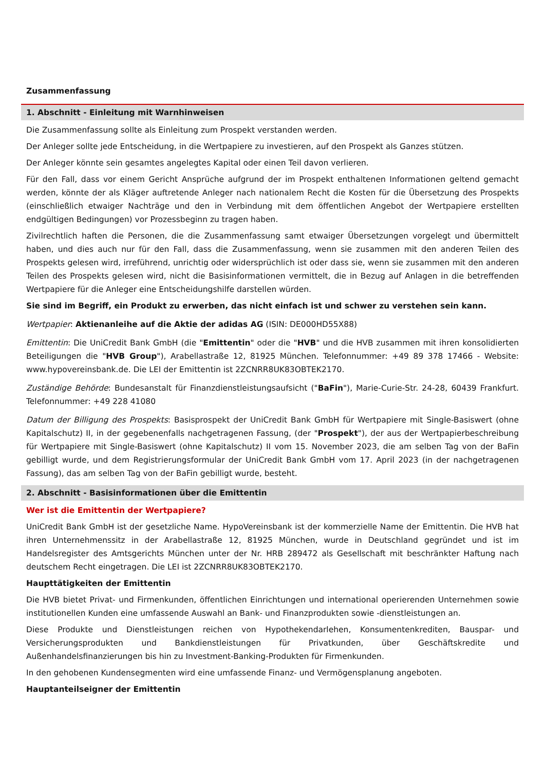Zusammenfassung
1. Abschnitt - Einleitung mit Warnhinweisen
Die Zusammenfassung sollte als Einleitung zum Prospekt verstanden werden.
Der Anleger sollte jede Entscheidung, in die Wertpapiere zu investieren, auf den Prospekt als Ganzes stützen.
Der Anleger könnte sein gesamtes angelegtes Kapital oder einen Teil davon verlieren.
Für den Fall, dass vor einem Gericht Ansprüche aufgrund der im Prospekt enthaltenen Informationen geltend gemacht werden, könnte der als Kläger auftretende Anleger nach nationalem Recht die Kosten für die Übersetzung des Prospekts (einschließlich etwaiger Nachträge und den in Verbindung mit dem öffentlichen Angebot der Wertpapiere erstellten endgültigen Bedingungen) vor Prozessbeginn zu tragen haben.
Zivilrechtlich haften die Personen, die die Zusammenfassung samt etwaiger Übersetzungen vorgelegt und übermittelt haben, und dies auch nur für den Fall, dass die Zusammenfassung, wenn sie zusammen mit den anderen Teilen des Prospekts gelesen wird, irreführend, unrichtig oder widersprüchlich ist oder dass sie, wenn sie zusammen mit den anderen Teilen des Prospekts gelesen wird, nicht die Basisinformationen vermittelt, die in Bezug auf Anlagen in die betreffenden Wertpapiere für die Anleger eine Entscheidungshilfe darstellen würden.
Sie sind im Begriff, ein Produkt zu erwerben, das nicht einfach ist und schwer zu verstehen sein kann.
Wertpapier: Aktienanleihe auf die Aktie der adidas AG (ISIN: DE000HD55X88)
Emittentin: Die UniCredit Bank GmbH (die "Emittentin" oder die "HVB" und die HVB zusammen mit ihren konsolidierten Beteiligungen die "HVB Group"), Arabellastraße 12, 81925 München. Telefonnummer: +49 89 378 17466 - Website: www.hypovereinsbank.de. Die LEI der Emittentin ist 2ZCNRR8UK83OBTEK2170.
Zuständige Behörde: Bundesanstalt für Finanzdienstleistungsaufsicht ("BaFin"), Marie-Curie-Str. 24-28, 60439 Frankfurt. Telefonnummer: +49 228 41080
Datum der Billigung des Prospekts: Basisprospekt der UniCredit Bank GmbH für Wertpapiere mit Single-Basiswert (ohne Kapitalschutz) II, in der gegebenenfalls nachgetragenen Fassung, (der "Prospekt"), der aus der Wertpapierbeschreibung für Wertpapiere mit Single-Basiswert (ohne Kapitalschutz) II vom 15. November 2023, die am selben Tag von der BaFin gebilligt wurde, und dem Registrierungsformular der UniCredit Bank GmbH vom 17. April 2023 (in der nachgetragenen Fassung), das am selben Tag von der BaFin gebilligt wurde, besteht.
2. Abschnitt - Basisinformationen über die Emittentin
Wer ist die Emittentin der Wertpapiere?
UniCredit Bank GmbH ist der gesetzliche Name. HypoVereinsbank ist der kommerzielle Name der Emittentin. Die HVB hat ihren Unternehmenssitz in der Arabellastraße 12, 81925 München, wurde in Deutschland gegründet und ist im Handelsregister des Amtsgerichts München unter der Nr. HRB 289472 als Gesellschaft mit beschränkter Haftung nach deutschem Recht eingetragen. Die LEI ist 2ZCNRR8UK83OBTEK2170.
Haupttätigkeiten der Emittentin
Die HVB bietet Privat- und Firmenkunden, öffentlichen Einrichtungen und international operierenden Unternehmen sowie institutionellen Kunden eine umfassende Auswahl an Bank- und Finanzprodukten sowie -dienstleistungen an.
Diese Produkte und Dienstleistungen reichen von Hypothekendarlehen, Konsumentenkrediten, Bauspar- und Versicherungsprodukten und Bankdienstleistungen für Privatkunden, über Geschäftskredite und Außenhandelsfinanzierungen bis hin zu Investment-Banking-Produkten für Firmenkunden.
In den gehobenen Kundensegmenten wird eine umfassende Finanz- und Vermögensplanung angeboten.
Hauptanteilseigner der Emittentin